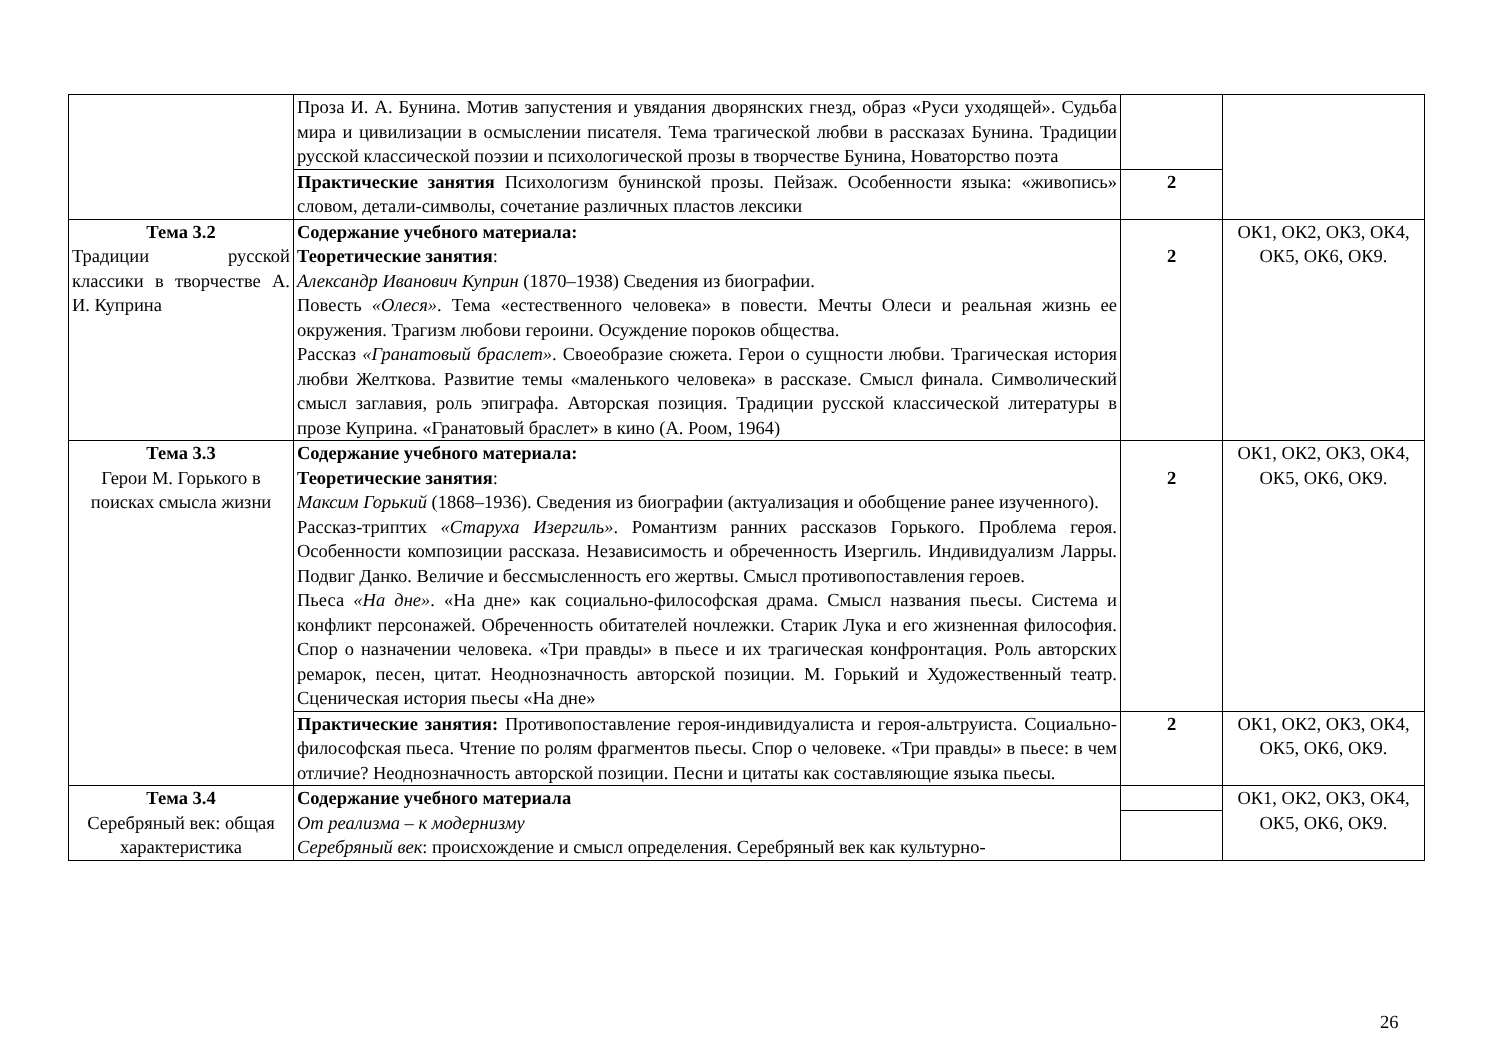| | Проза И. А. Бунина. Мотив запустения и увядания дворянских гнезд, образ «Руси уходящей». Судьба мира и цивилизации в осмыслении писателя. Тема трагической любви в рассказах Бунина. Традиции русской классической поэзии и психологической прозы в творчестве Бунина, Новаторство поэта | | |
| | Практические занятия Психологизм бунинской прозы. Пейзаж. Особенности языка: «живопись» словом, детали-символы, сочетание различных пластов лексики | 2 | |
| Тема 3.2 Традиции русской классики в творчестве А. И. Куприна | Содержание учебного материала: Теоретические занятия : Александр Иванович Куприн (1870–1938) Сведения из биографии. Повесть «Олеся» . Тема «естественного человека» в повести. Мечты Олеси и реальная жизнь ее окружения. Трагизм любови героини. Осуждение пороков общества. Рассказ «Гранатовый браслет» . Своеобразие сюжета. Герои о сущности любви. Трагическая история любви Желткова. Развитие темы «маленького человека» в рассказе. Смысл финала. Символический смысл заглавия, роль эпиграфа. Авторская позиция. Традиции русской классической литературы в прозе Куприна. «Гранатовый браслет» в кино (А. Роом, 1964) | 2 | ОК1, ОК2, ОК3, ОК4, ОК5, ОК6, ОК9. |
| Тема 3.3 Герои М. Горького в поисках смысла жизни | Содержание учебного материала: Теоретические занятия : Максим Горький (1868–1936). Сведения из биографии (актуализация и обобщение ранее изученного). Рассказ-триптих «Старуха Изергиль» . Романтизм ранних рассказов Горького. Проблема героя. Особенности композиции рассказа. Независимость и обреченность Изергиль. Индивидуализм Ларры. Подвиг Данко. Величие и бессмысленность его жертвы. Смысл противопоставления героев. Пьеса «На дне» . «На дне» как социально-философская драма. Смысл названия пьесы. Система и конфликт персонажей. Обреченность обитателей ночлежки. Старик Лука и его жизненная философия. Спор о назначении человека. «Три правды» в пьесе и их трагическая конфронтация. Роль авторских ремарок, песен, цитат. Неоднозначность авторской позиции. М. Горький и Художественный театр. Сценическая история пьесы «На дне» | 2 | ОК1, ОК2, ОК3, ОК4, ОК5, ОК6, ОК9. |
| | Практические занятия: Противопоставление героя-индивидуалиста и героя-альтруиста. Социально-философская пьеса. Чтение по ролям фрагментов пьесы. Спор о человеке. «Три правды» в пьесе: в чем отличие? Неоднозначность авторской позиции. Песни и цитаты как составляющие языка пьесы. | 2 | ОК1, ОК2, ОК3, ОК4, ОК5, ОК6, ОК9. |
| Тема 3.4 Серебряный век: общая характеристика | Содержание учебного материала От реализма – к модернизму Серебряный век : происхождение и смысл определения. Серебряный век как культурно- | | ОК1, ОК2, ОК3, ОК4, ОК5, ОК6, ОК9. |
26